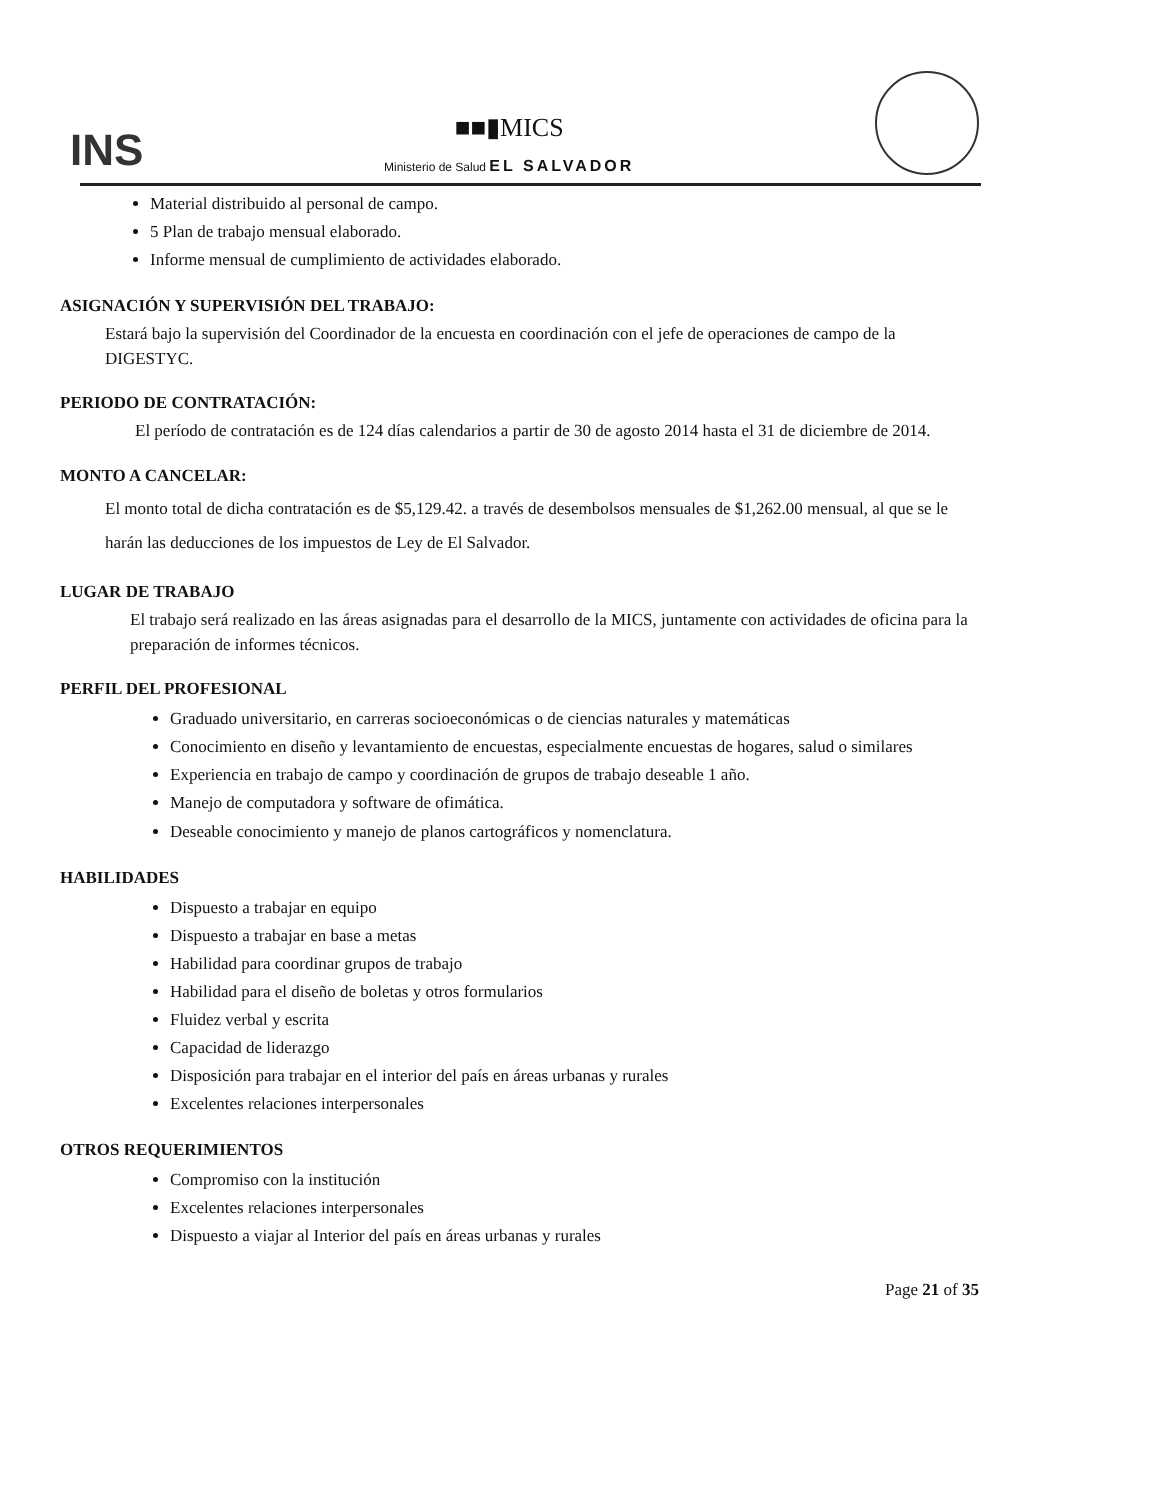INS
■■▮MICS
Ministerio de Salud EL SALVADOR
Material distribuido al personal de campo.
5 Plan de trabajo mensual elaborado.
Informe mensual de cumplimiento de actividades elaborado.
ASIGNACIÓN Y SUPERVISIÓN DEL TRABAJO:
Estará bajo la supervisión del Coordinador de la encuesta en coordinación con el jefe de operaciones de campo de la DIGESTYC.
PERIODO DE CONTRATACIÓN:
El período de contratación es de 124 días calendarios a partir de 30 de agosto 2014 hasta el 31 de diciembre de 2014.
MONTO A CANCELAR:
El monto total de dicha contratación es de $5,129.42. a través de desembolsos mensuales de $1,262.00 mensual, al que se le harán las deducciones de los impuestos de Ley de El Salvador.
LUGAR DE TRABAJO
El trabajo será realizado en las áreas asignadas para el desarrollo de la MICS, juntamente con actividades de oficina para la preparación de informes técnicos.
PERFIL DEL PROFESIONAL
Graduado universitario, en carreras socioeconómicas o de ciencias naturales y matemáticas
Conocimiento en diseño y levantamiento de encuestas, especialmente encuestas de hogares, salud o similares
Experiencia en trabajo de campo y coordinación de grupos de trabajo deseable 1 año.
Manejo de computadora y software de ofimática.
Deseable conocimiento y manejo de planos cartográficos y nomenclatura.
HABILIDADES
Dispuesto a trabajar en equipo
Dispuesto a trabajar en base a metas
Habilidad para coordinar grupos de trabajo
Habilidad para el diseño de boletas y otros formularios
Fluidez verbal y escrita
Capacidad de liderazgo
Disposición para trabajar en el interior del país en áreas urbanas y rurales
Excelentes relaciones interpersonales
OTROS REQUERIMIENTOS
Compromiso con la institución
Excelentes relaciones interpersonales
Dispuesto a viajar al Interior del país en áreas urbanas y rurales
Page 21 of 35